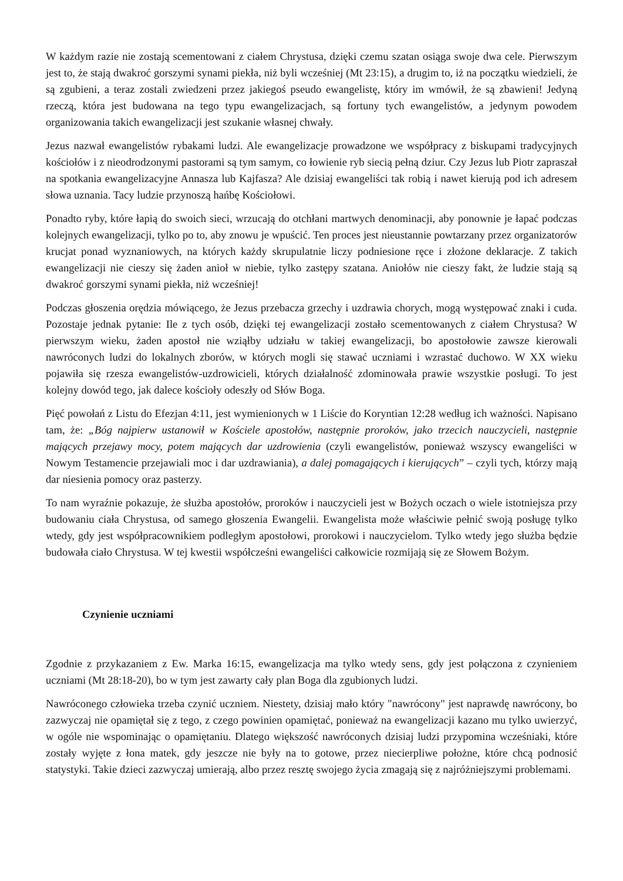W każdym razie nie zostają scementowani z ciałem Chrystusa, dzięki czemu szatan osiąga swoje dwa cele. Pierwszym jest to, że stają dwakroć gorszymi synami piekła, niż byli wcześniej (Mt 23:15), a drugim to, iż na początku wiedzieli, że są zgubieni, a teraz zostali zwiedzeni przez jakiegoś pseudo ewangelistę, który im wmówił, że są zbawieni! Jedyną rzeczą, która jest budowana na tego typu ewangelizacjach, są fortuny tych ewangelistów, a jedynym powodem organizowania takich ewangelizacji jest szukanie własnej chwały.
Jezus nazwał ewangelistów rybakami ludzi. Ale ewangelizacje prowadzone we współpracy z biskupami tradycyjnych kościołów i z nieodrodzonymi pastorami są tym samym, co łowienie ryb siecią pełną dziur. Czy Jezus lub Piotr zapraszał na spotkania ewangelizacyjne Annasza lub Kajfasza? Ale dzisiaj ewangeliści tak robią i nawet kierują pod ich adresem słowa uznania. Tacy ludzie przynoszą hańbę Kościołowi.
Ponadto ryby, które łapią do swoich sieci, wrzucają do otchłani martwych denominacji, aby ponownie je łapać podczas kolejnych ewangelizacji, tylko po to, aby znowu je wpuścić. Ten proces jest nieustannie powtarzany przez organizatorów krucjat ponad wyznaniowych, na których każdy skrupulatnie liczy podniesione ręce i złożone deklaracje. Z takich ewangelizacji nie cieszy się żaden anioł w niebie, tylko zastępy szatana. Aniołów nie cieszy fakt, że ludzie stają są dwakroć gorszymi synami piekła, niż wcześniej!
Podczas głoszenia orędzia mówiącego, że Jezus przebacza grzechy i uzdrawia chorych, mogą występować znaki i cuda. Pozostaje jednak pytanie: Ile z tych osób, dzięki tej ewangelizacji zostało scementowanych z ciałem Chrystusa? W pierwszym wieku, żaden apostoł nie wziąłby udziału w takiej ewangelizacji, bo apostołowie zawsze kierowali nawróconych ludzi do lokalnych zborów, w których mogli się stawać uczniami i wzrastać duchowo. W XX wieku pojawiła się rzesza ewangelistów-uzdrowicieli, których działalność zdominowała prawie wszystkie posługi. To jest kolejny dowód tego, jak dalece kościoły odeszły od Słów Boga.
Pięć powołań z Listu do Efezjan 4:11, jest wymienionych w 1 Liście do Koryntian 12:28 według ich ważności. Napisano tam, że: „Bóg najpierw ustanowił w Kościele apostołów, następnie proroków, jako trzecich nauczycieli, następnie mających przejawy mocy, potem mających dar uzdrowienia (czyli ewangelistów, ponieważ wszyscy ewangeliści w Nowym Testamencie przejawiali moc i dar uzdrawiania), a dalej pomagających i kierujących” – czyli tych, którzy mają dar niesienia pomocy oraz pasterzy.
To nam wyraźnie pokazuje, że służba apostołów, proroków i nauczycieli jest w Bożych oczach o wiele istotniejsza przy budowaniu ciała Chrystusa, od samego głoszenia Ewangelii. Ewangelista może właściwie pełnić swoją posługę tylko wtedy, gdy jest współpracownikiem podległym apostołowi, prorokowi i nauczycielom. Tylko wtedy jego służba będzie budowała ciało Chrystusa. W tej kwestii współcześni ewangeliści całkowicie rozmijają się ze Słowem Bożym.
Czynienie uczniami
Zgodnie z przykazaniem z Ew. Marka 16:15, ewangelizacja ma tylko wtedy sens, gdy jest połączona z czynieniem uczniami (Mt 28:18-20), bo w tym jest zawarty cały plan Boga dla zgubionych ludzi.
Nawróconego człowieka trzeba czynić uczniem. Niestety, dzisiaj mało który "nawrócony" jest naprawdę nawrócony, bo zazwyczaj nie opamiętał się z tego, z czego powinien opamiętać, ponieważ na ewangelizacji kazano mu tylko uwierzyć, w ogóle nie wspominając o opamiętaniu. Dlatego większość nawróconych dzisiaj ludzi przypomina wcześniaki, które zostały wyjęte z łona matek, gdy jeszcze nie były na to gotowe, przez niecierpliwe położne, które chcą podnosić statystyki. Takie dzieci zazwyczaj umierają, albo przez resztę swojego życia zmagają się z najróżniejszymi problemami.